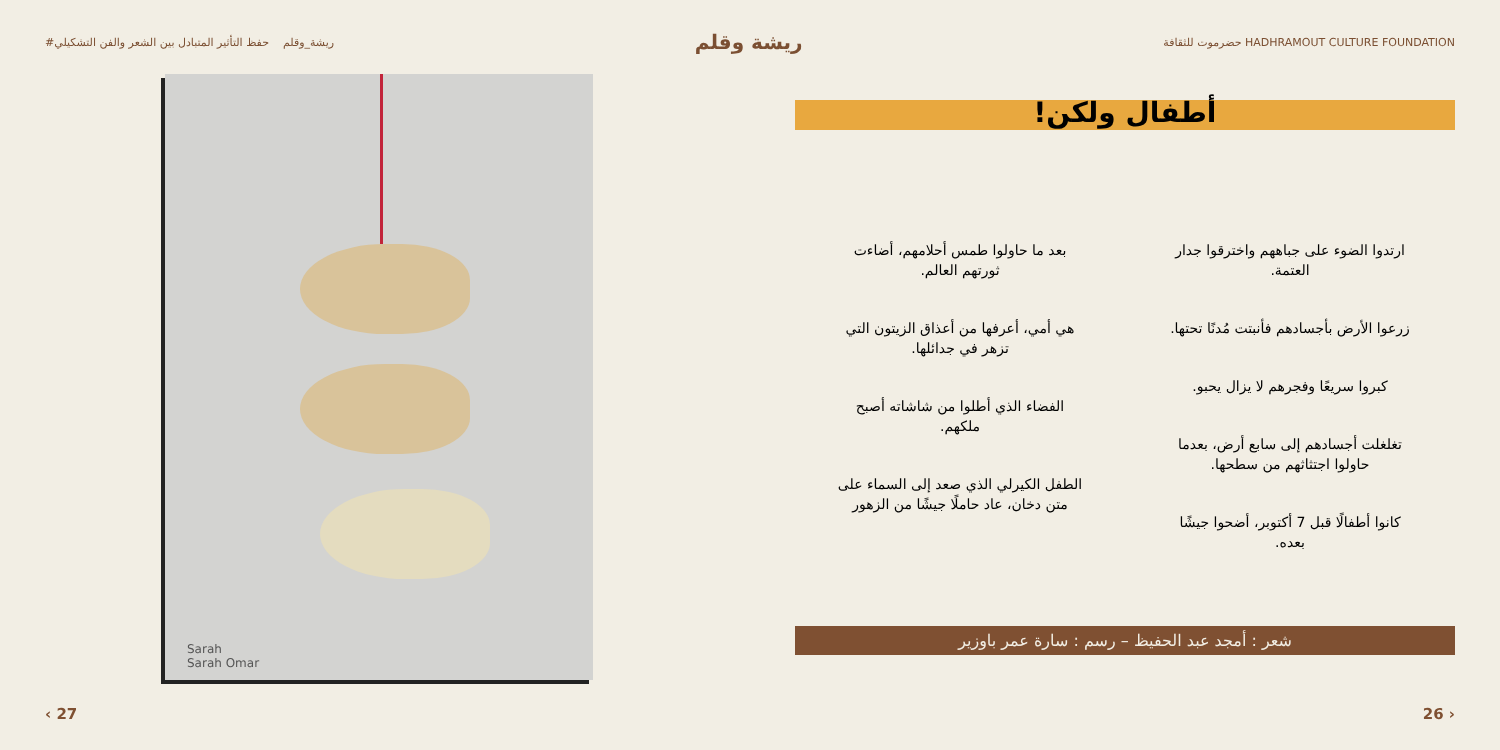#ريشة_وقلم حفظ التأثير المتبادل بين الشعر والفن التشكيلي ريشة وقلم حضرموت للثقافة HADHRAMOUT CULTURE FOUNDATION
Sarah
Sarah Omar
أطفال ولكن!
ارتدوا الضوء على جباههم واخترقوا جدار العتمة.
زرعوا الأرض بأجسادهم فأنبتت مُدنًا تحتها.
كبروا سريعًا وفجرهم لا يزال يحبو.
تغلغلت أجسادهم إلى سابع أرض، بعدما حاولوا اجتثاثهم من سطحها.
كانوا أطفالًا قبل 7 أكتوبر، أضحوا جيشًا بعده.
بعد ما حاولوا طمس أحلامهم، أضاءت ثورتهم العالم.
هي أمي، أعرفها من أعذاق الزيتون التي تزهر في جدائلها.
الفضاء الذي أطلوا من شاشاته أصبح ملكهم.
الطفل الكيرلي الذي صعد إلى السماء على متن دخان، عاد حاملًا جيشًا من الزهور
شعر : أمجد عبد الحفيظ – رسم : سارة عمر باوزير
‹ 27 26 ›